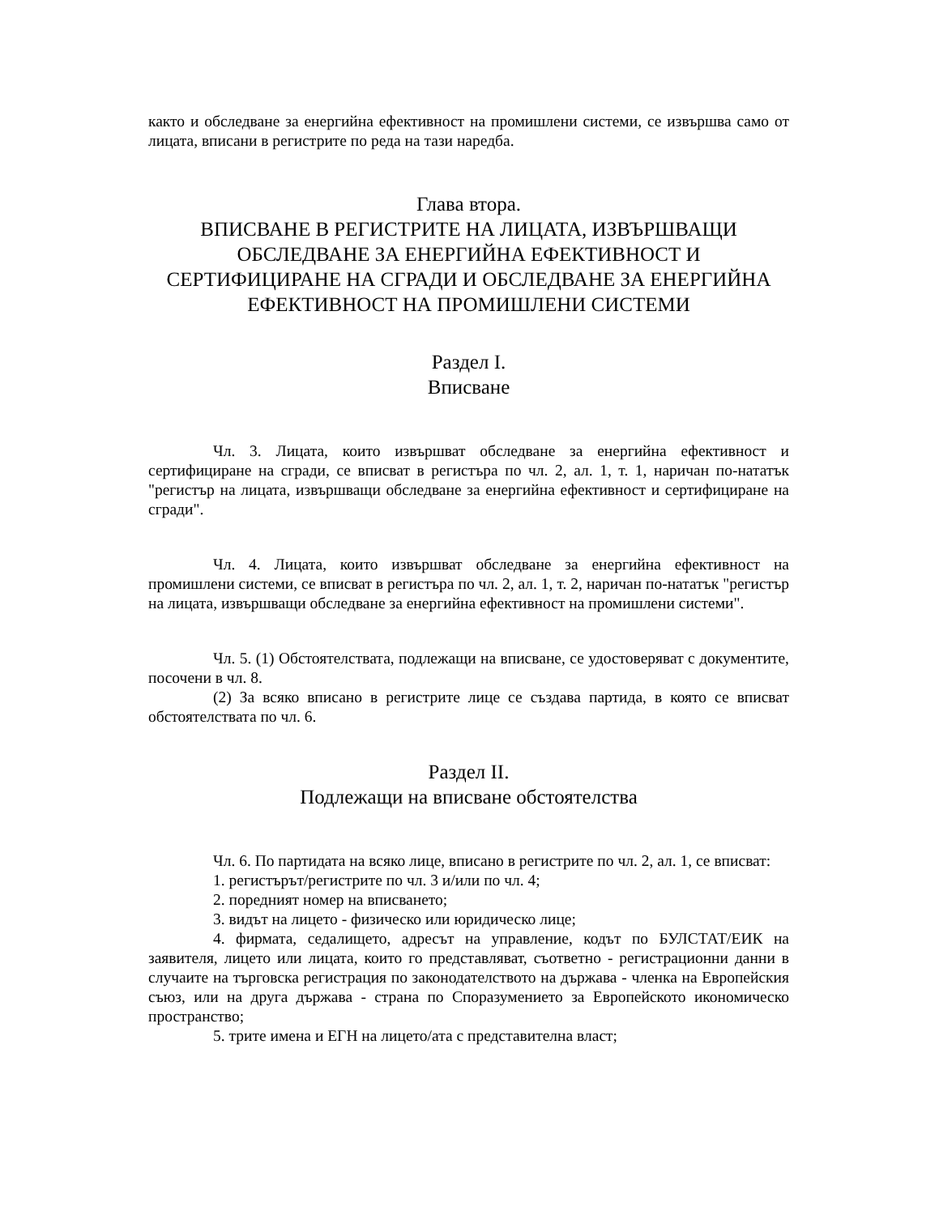както и обследване за енергийна ефективност на промишлени системи, се извършва само от лицата, вписани в регистрите по реда на тази наредба.
Глава втора.
ВПИСВАНЕ В РЕГИСТРИТЕ НА ЛИЦАТА, ИЗВЪРШВАЩИ ОБСЛЕДВАНЕ ЗА ЕНЕРГИЙНА ЕФЕКТИВНОСТ И СЕРТИФИЦИРАНЕ НА СГРАДИ И ОБСЛЕДВАНЕ ЗА ЕНЕРГИЙНА ЕФЕКТИВНОСТ НА ПРОМИШЛЕНИ СИСТЕМИ
Раздел I.
Вписване
Чл. 3. Лицата, които извършват обследване за енергийна ефективност и сертифициране на сгради, се вписват в регистъра по чл. 2, ал. 1, т. 1, наричан по-нататък "регистър на лицата, извършващи обследване за енергийна ефективност и сертифициране на сгради".
Чл. 4. Лицата, които извършват обследване за енергийна ефективност на промишлени системи, се вписват в регистъра по чл. 2, ал. 1, т. 2, наричан по-нататък "регистър на лицата, извършващи обследване за енергийна ефективност на промишлени системи".
Чл. 5. (1) Обстоятелствата, подлежащи на вписване, се удостоверяват с документите, посочени в чл. 8.
(2) За всяко вписано в регистрите лице се създава партида, в която се вписват обстоятелствата по чл. 6.
Раздел II.
Подлежащи на вписване обстоятелства
Чл. 6. По партидата на всяко лице, вписано в регистрите по чл. 2, ал. 1, се вписват:
1. регистърът/регистрите по чл. 3 и/или по чл. 4;
2. поредният номер на вписването;
3. видът на лицето - физическо или юридическо лице;
4. фирмата, седалището, адресът на управление, кодът по БУЛСТАТ/ЕИК на заявителя, лицето или лицата, които го представляват, съответно - регистрационни данни в случаите на търговска регистрация по законодателството на държава - членка на Европейския съюз, или на друга държава - страна по Споразумението за Европейското икономическо пространство;
5. трите имена и ЕГН на лицето/ата с представителна власт;